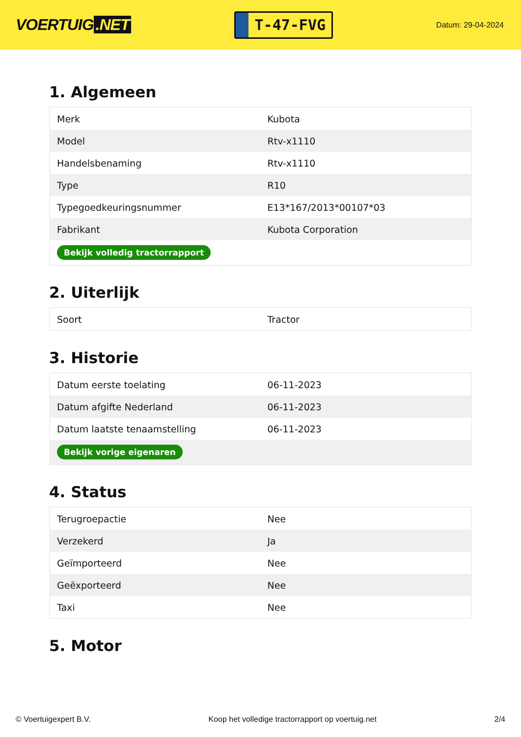VOERTUIG.NET
T-47-FVG
Datum: 29-04-2024
1. Algemeen
| Merk | Kubota |
| Model | Rtv-x1110 |
| Handelsbenaming | Rtv-x1110 |
| Type | R10 |
| Typegoedkeuringsnummer | E13*167/2013*00107*03 |
| Fabrikant | Kubota Corporation |
| Bekijk volledig tractorrapport | |
2. Uiterlijk
| Soort | Tractor |
3. Historie
| Datum eerste toelating | 06-11-2023 |
| Datum afgifte Nederland | 06-11-2023 |
| Datum laatste tenaamstelling | 06-11-2023 |
| Bekijk vorige eigenaren | |
4. Status
| Terugroepactie | Nee |
| Verzekerd | Ja |
| Geïmporteerd | Nee |
| Geëxporteerd | Nee |
| Taxi | Nee |
5. Motor
© Voertuigexpert B.V. Koop het volledige tractorrapport op voertuig.net 2/4